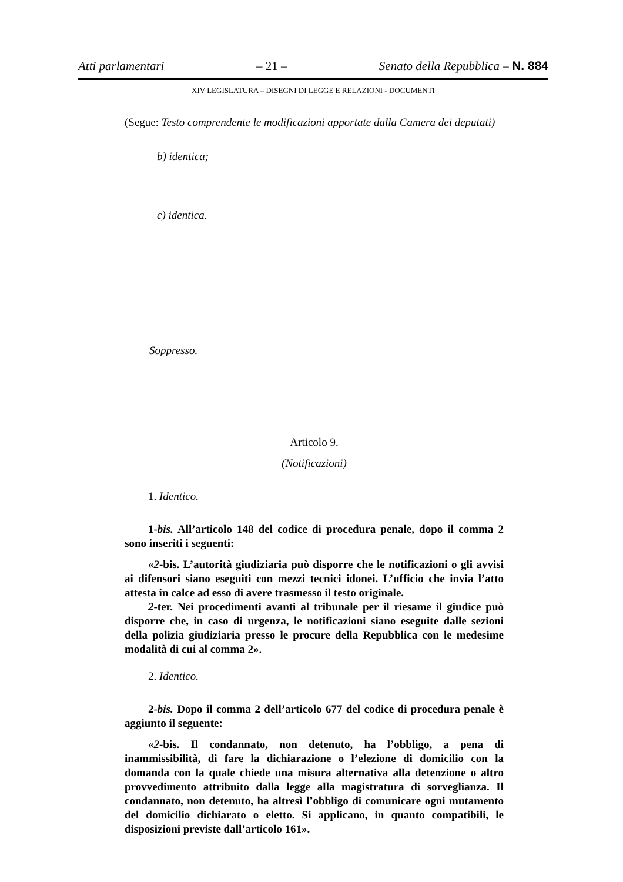Atti parlamentari – 21 – Senato della Repubblica – N. 884
XIV LEGISLATURA – DISEGNI DI LEGGE E RELAZIONI - DOCUMENTI
(Segue: Testo comprendente le modificazioni apportate dalla Camera dei deputati)
b) identica;
c) identica.
Soppresso.
Articolo 9.
(Notificazioni)
1. Identico.
1-bis. All’articolo 148 del codice di procedura penale, dopo il comma 2 sono inseriti i seguenti:
«2-bis. L’autorità giudiziaria può disporre che le notificazioni o gli avvisi ai difensori siano eseguiti con mezzi tecnici idonei. L’ufficio che invia l’atto attesta in calce ad esso di avere trasmesso il testo originale.
2-ter. Nei procedimenti avanti al tribunale per il riesame il giudice può disporre che, in caso di urgenza, le notificazioni siano eseguite dalle sezioni della polizia giudiziaria presso le procure della Repubblica con le medesime modalità di cui al comma 2».
2. Identico.
2-bis. Dopo il comma 2 dell’articolo 677 del codice di procedura penale è aggiunto il seguente:
«2-bis. Il condannato, non detenuto, ha l’obbligo, a pena di inammissibilità, di fare la dichiarazione o l’elezione di domicilio con la domanda con la quale chiede una misura alternativa alla detenzione o altro provvedimento attribuito dalla legge alla magistratura di sorveglianza. Il condannato, non detenuto, ha altresì l’obbligo di comunicare ogni mutamento del domicilio dichiarato o eletto. Si applicano, in quanto compatibili, le disposizioni previste dall’articolo 161».